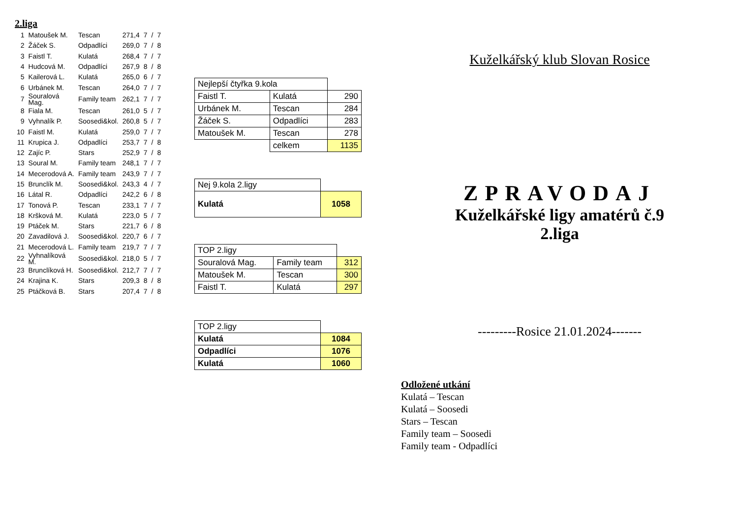2.liga
| 1 | Matoušek M. | Tescan | 271,4 | 7 | / | 7 |
| 2 | Žáček S. | Odpadlíci | 269,0 | 7 | / | 8 |
| 3 | Faistl T. | Kulatá | 268,4 | 7 | / | 7 |
| 4 | Hudcová M. | Odpadlíci | 267,9 | 8 | / | 8 |
| 5 | Kailerová L. | Kulatá | 265,0 | 6 | / | 7 |
| 6 | Urbánek M. | Tescan | 264,0 | 7 | / | 7 |
| 7 | Souralová Mag. | Family team | 262,1 | 7 | / | 7 |
| 8 | Fiala M. | Tescan | 261,0 | 5 | / | 7 |
| 9 | Vyhnalík P. | Soosedi&kol. | 260,8 | 5 | / | 7 |
| 10 | Faistl M. | Kulatá | 259,0 | 7 | / | 7 |
| 11 | Krupica J. | Odpadlíci | 253,7 | 7 | / | 8 |
| 12 | Zajíc P. | Stars | 252,9 | 7 | / | 8 |
| 13 | Soural M. | Family team | 248,1 | 7 | / | 7 |
| 14 | Mecerodová A. | Family team | 243,9 | 7 | / | 7 |
| 15 | Brunclík M. | Soosedi&kol. | 243,3 | 4 | / | 7 |
| 16 | Látal R. | Odpadlíci | 242,2 | 6 | / | 8 |
| 17 | Tonová P. | Tescan | 233,1 | 7 | / | 7 |
| 18 | Kršková M. | Kulatá | 223,0 | 5 | / | 7 |
| 19 | Ptáček M. | Stars | 221,7 | 6 | / | 8 |
| 20 | Zavadilová J. | Soosedi&kol. | 220,7 | 6 | / | 7 |
| 21 | Mecerodová L. | Family team | 219,7 | 7 | / | 7 |
| 22 | Vyhnalíková M. | Soosedi&kol. | 218,0 | 5 | / | 7 |
| 23 | Brunclíková H. | Soosedi&kol. | 212,7 | 7 | / | 7 |
| 24 | Krajina K. | Stars | 209,3 | 8 | / | 8 |
| 25 | Ptáčková B. | Stars | 207,4 | 7 | / | 8 |
| Nejlepší čtyřka 9.kola | | |
| Faistl T. | Kulatá | 290 |
| Urbánek M. | Tescan | 284 |
| Žáček S. | Odpadlíci | 283 |
| Matoušek M. | Tescan | 278 |
| | celkem | 1135 |
| Nej 9.kola 2.ligy | |
| Kulatá | 1058 |
| TOP 2.ligy | | |
| Souralová Mag. | Family team | 312 |
| Matoušek M. | Tescan | 300 |
| Faistl T. | Kulatá | 297 |
| TOP 2.ligy | |
| Kulatá | 1084 |
| Odpadlíci | 1076 |
| Kulatá | 1060 |
Kuželkářský klub Slovan Rosice
ZPRAVODAJ
Kuželkářské ligy amatérů č.9
2.liga
---------Rosice 21.01.2024-------
Odložené utkání
Kulatá – Tescan
Kulatá – Soosedi
Stars – Tescan
Family team – Soosedi
Family team - Odpadlíci